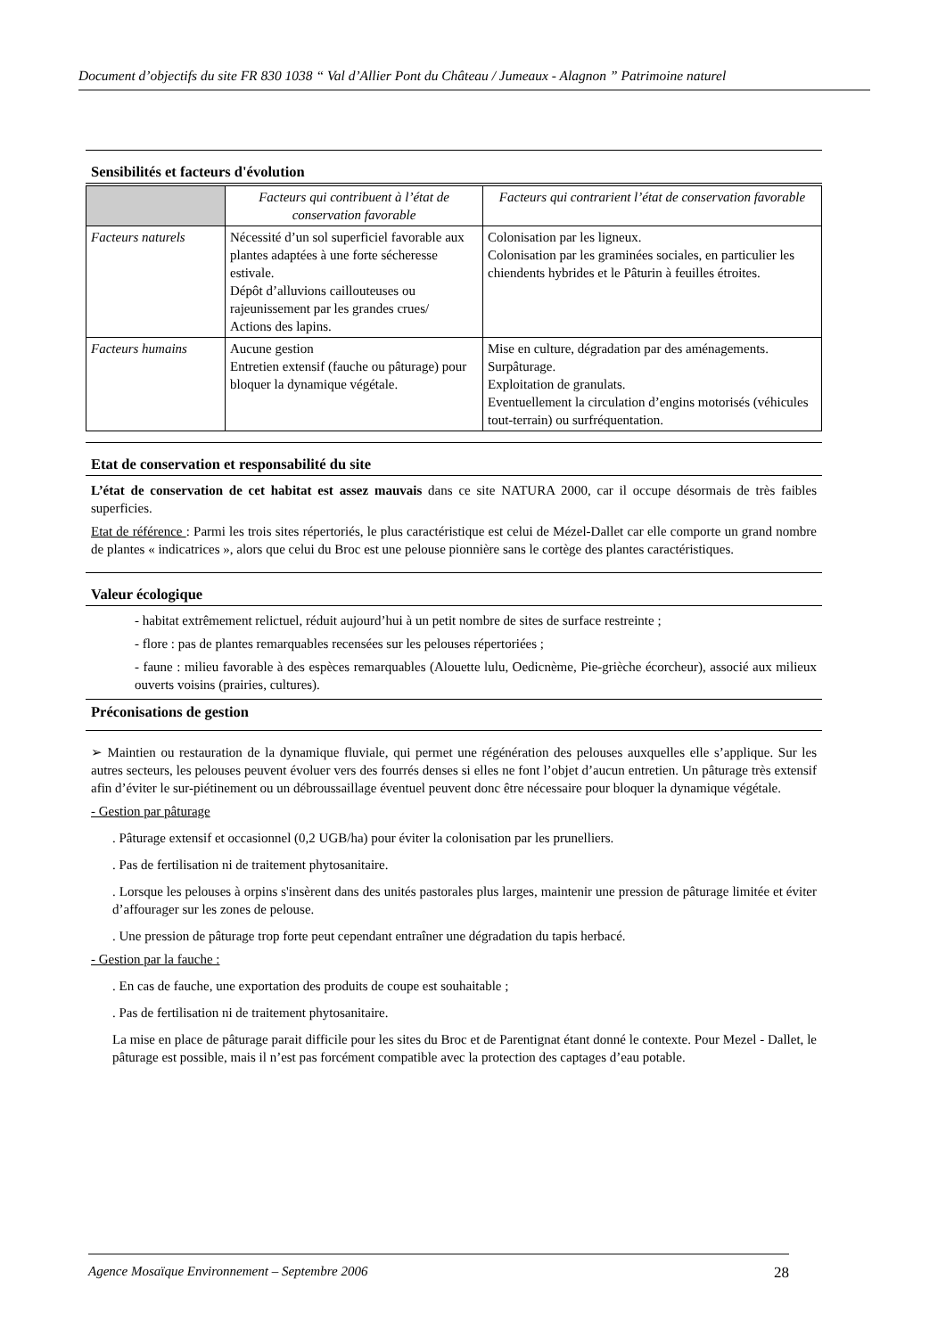Document d’objectifs du site FR 830 1038 “ Val d’Allier Pont du Château / Jumeaux - Alagnon ” Patrimoine naturel
Sensibilités et facteurs d'évolution
| | Facteurs qui contribuent à l’état de conservation favorable | Facteurs qui contrarient l’état de conservation favorable |
| --- | --- | --- |
| Facteurs naturels | Nécessité d’un sol superficiel favorable aux plantes adaptées à une forte sécheresse estivale. Dépôt d’alluvions caillouteuses ou rajeunissement par les grandes crues/ Actions des lapins. | Colonisation par les ligneux. Colonisation par les graminées sociales, en particulier les chiendents hybrides et le Pâturin à feuilles étroites. |
| Facteurs humains | Aucune gestion Entretien extensif (fauche ou pâturage) pour bloquer la dynamique végétale. | Mise en culture, dégradation par des aménagements. Surpâturage. Exploitation de granulats. Eventuellement la circulation d’engins motorisés (véhicules tout-terrain) ou surfréquentation. |
Etat de conservation et responsabilité du site
L’état de conservation de cet habitat est assez mauvais dans ce site NATURA 2000, car il occupe désormais de très faibles superficies.
Etat de référence : Parmi les trois sites répertoriés, le plus caractéristique est celui de Mézel-Dallet car elle comporte un grand nombre de plantes « indicatrices », alors que celui du Broc est une pelouse pionnière sans le cortège des plantes caractéristiques.
Valeur écologique
- habitat extrêmement relictuel, réduit aujourd’hui à un petit nombre de sites de surface restreinte ;
- flore : pas de plantes remarquables recensées sur les pelouses répertoriées ;
- faune : milieu favorable à des espèces remarquables (Alouette lulu, Oedicnème, Pie-grièche écorcheur), associé aux milieux ouverts voisins (prairies, cultures).
Préconisations de gestion
➢ Maintien ou restauration de la dynamique fluviale, qui permet une régénération des pelouses auxquelles elle s’applique. Sur les autres secteurs, les pelouses peuvent évoluer vers des fourrés denses si elles ne font l’objet d’aucun entretien. Un pâturage très extensif afin d’éviter le sur-piétinement ou un débroussaillage éventuel peuvent donc être nécessaire pour bloquer la dynamique végétale.
- Gestion par pâturage
. Pâturage extensif et occasionnel (0,2 UGB/ha) pour éviter la colonisation par les prunelliers.
. Pas de fertilisation ni de traitement phytosanitaire.
. Lorsque les pelouses à orpins s'insèrent dans des unités pastorales plus larges, maintenir une pression de pâturage limitée et éviter d’affourager sur les zones de pelouse.
. Une pression de pâturage trop forte peut cependant entraîner une dégradation du tapis herbacé.
- Gestion par la fauche :
. En cas de fauche, une exportation des produits de coupe est souhaitable ;
. Pas de fertilisation ni de traitement phytosanitaire.
La mise en place de pâturage parait difficile pour les sites du Broc et de Parentignat étant donné le contexte. Pour Mezel - Dallet, le pâturage est possible, mais il n’est pas forcément compatible avec la protection des captages d’eau potable.
Agence Mosaïque Environnement – Septembre 2006 28